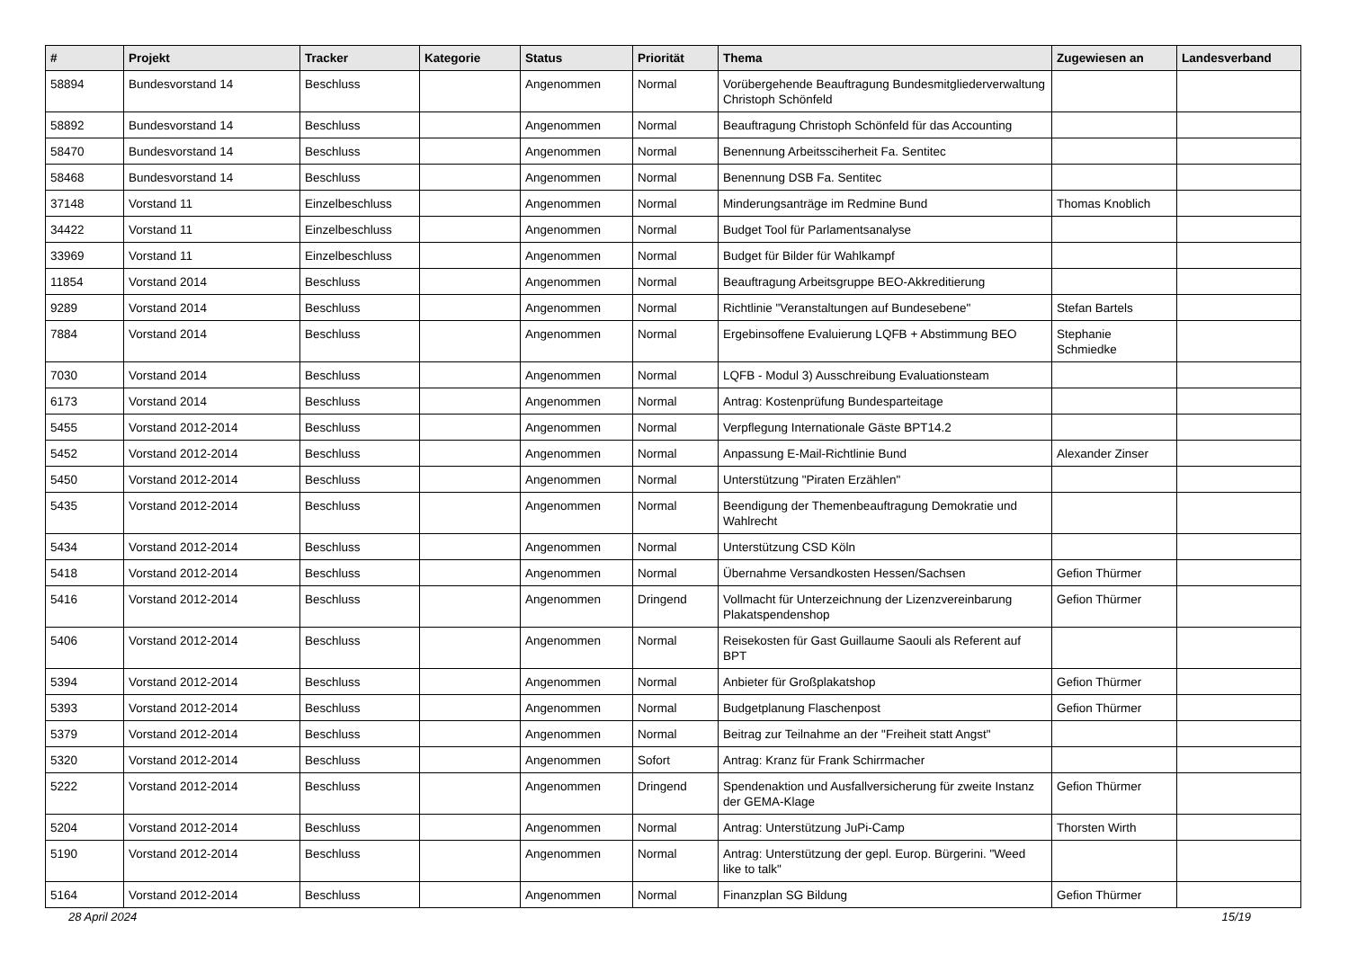| # | Projekt | Tracker | Kategorie | Status | Priorität | Thema | Zugewiesen an | Landesverband |
| --- | --- | --- | --- | --- | --- | --- | --- | --- |
| 58894 | Bundesvorstand 14 | Beschluss | | Angenommen | Normal | Vorübergehende Beauftragung Bundesmitgliederverwaltung Christoph Schönfeld | | |
| 58892 | Bundesvorstand 14 | Beschluss | | Angenommen | Normal | Beauftragung Christoph Schönfeld für das Accounting | | |
| 58470 | Bundesvorstand 14 | Beschluss | | Angenommen | Normal | Benennung Arbeitssciherheit Fa. Sentitec | | |
| 58468 | Bundesvorstand 14 | Beschluss | | Angenommen | Normal | Benennung DSB Fa. Sentitec | | |
| 37148 | Vorstand 11 | Einzelbeschluss | | Angenommen | Normal | Minderungsanträge im Redmine Bund | Thomas Knoblich | |
| 34422 | Vorstand 11 | Einzelbeschluss | | Angenommen | Normal | Budget Tool für Parlamentsanalyse | | |
| 33969 | Vorstand 11 | Einzelbeschluss | | Angenommen | Normal | Budget für Bilder für Wahlkampf | | |
| 11854 | Vorstand 2014 | Beschluss | | Angenommen | Normal | Beauftragung Arbeitsgruppe BEO-Akkreditierung | | |
| 9289 | Vorstand 2014 | Beschluss | | Angenommen | Normal | Richtlinie "Veranstaltungen auf Bundesebene" | Stefan Bartels | |
| 7884 | Vorstand 2014 | Beschluss | | Angenommen | Normal | Ergebinsoffene Evaluierung LQFB + Abstimmung BEO | Stephanie Schmiedke | |
| 7030 | Vorstand 2014 | Beschluss | | Angenommen | Normal | LQFB - Modul 3) Ausschreibung Evaluationsteam | | |
| 6173 | Vorstand 2014 | Beschluss | | Angenommen | Normal | Antrag: Kostenprüfung Bundesparteitage | | |
| 5455 | Vorstand 2012-2014 | Beschluss | | Angenommen | Normal | Verpflegung Internationale Gäste BPT14.2 | | |
| 5452 | Vorstand 2012-2014 | Beschluss | | Angenommen | Normal | Anpassung E-Mail-Richtlinie Bund | Alexander Zinser | |
| 5450 | Vorstand 2012-2014 | Beschluss | | Angenommen | Normal | Unterstützung "Piraten Erzählen" | | |
| 5435 | Vorstand 2012-2014 | Beschluss | | Angenommen | Normal | Beendigung der Themenbeauftragung Demokratie und Wahlrecht | | |
| 5434 | Vorstand 2012-2014 | Beschluss | | Angenommen | Normal | Unterstützung CSD Köln | | |
| 5418 | Vorstand 2012-2014 | Beschluss | | Angenommen | Normal | Übernahme Versandkosten Hessen/Sachsen | Gefion Thürmer | |
| 5416 | Vorstand 2012-2014 | Beschluss | | Angenommen | Dringend | Vollmacht für Unterzeichnung der Lizenzvereinbarung Plakatspendenshop | Gefion Thürmer | |
| 5406 | Vorstand 2012-2014 | Beschluss | | Angenommen | Normal | Reisekosten für Gast Guillaume Saouli als Referent auf BPT | | |
| 5394 | Vorstand 2012-2014 | Beschluss | | Angenommen | Normal | Anbieter für Großplakatshop | Gefion Thürmer | |
| 5393 | Vorstand 2012-2014 | Beschluss | | Angenommen | Normal | Budgetplanung Flaschenpost | Gefion Thürmer | |
| 5379 | Vorstand 2012-2014 | Beschluss | | Angenommen | Normal | Beitrag zur Teilnahme an der "Freiheit statt Angst" | | |
| 5320 | Vorstand 2012-2014 | Beschluss | | Angenommen | Sofort | Antrag: Kranz für Frank Schirrmacher | | |
| 5222 | Vorstand 2012-2014 | Beschluss | | Angenommen | Dringend | Spendenaktion und Ausfallversicherung für zweite Instanz der GEMA-Klage | Gefion Thürmer | |
| 5204 | Vorstand 2012-2014 | Beschluss | | Angenommen | Normal | Antrag: Unterstützung JuPi-Camp | Thorsten Wirth | |
| 5190 | Vorstand 2012-2014 | Beschluss | | Angenommen | Normal | Antrag: Unterstützung der gepl. Europ. Bürgerini. "Weed like to talk" | | |
| 5164 | Vorstand 2012-2014 | Beschluss | | Angenommen | Normal | Finanzplan SG Bildung | Gefion Thürmer | |
28 April 2024 15/19